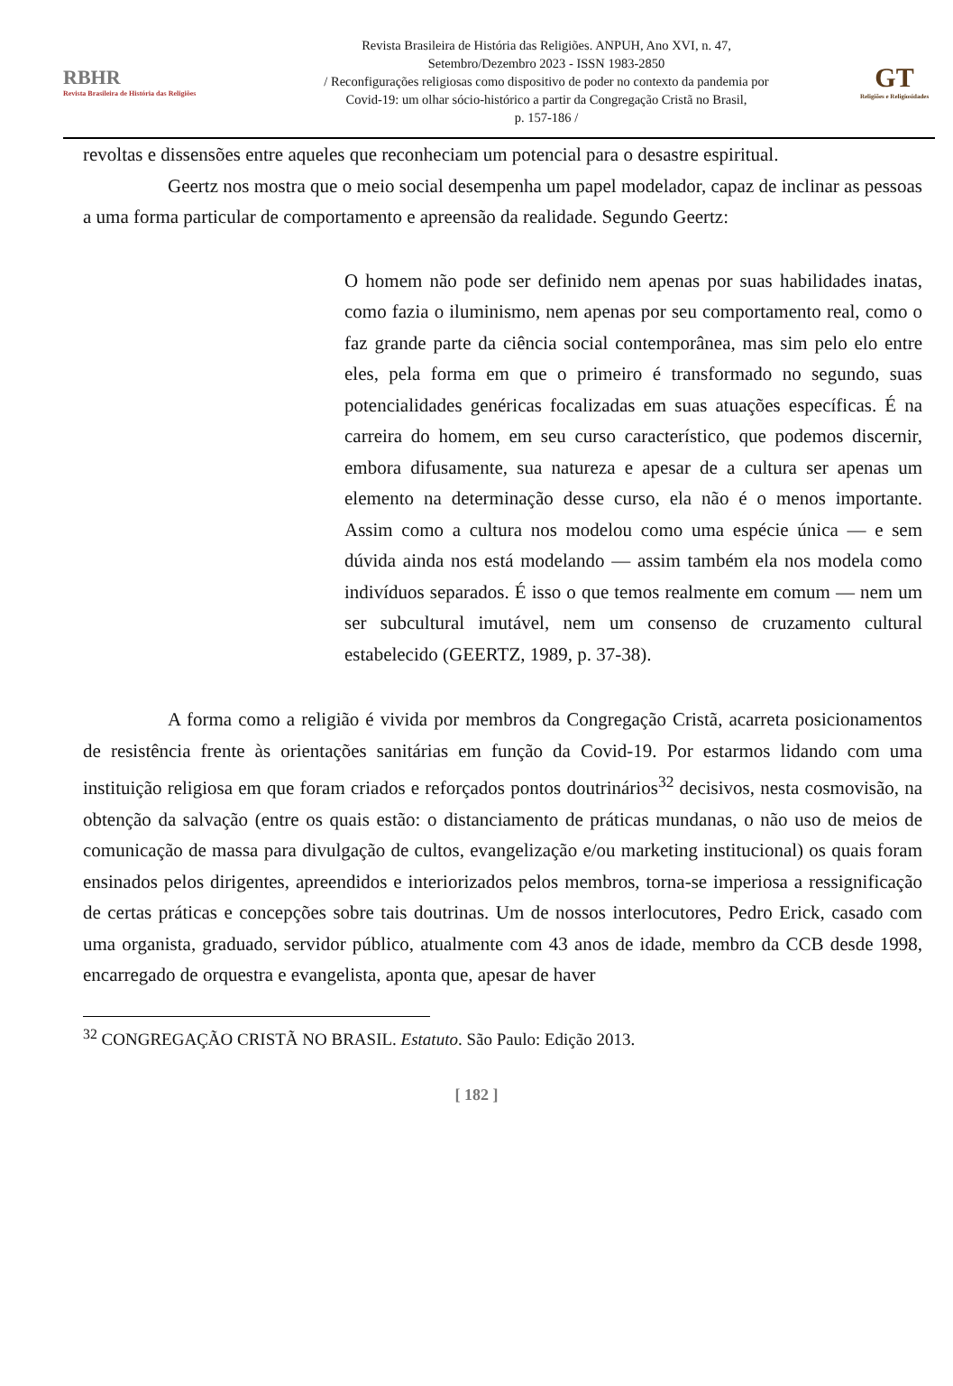RBHR
Revista Brasileira de História das Religiões
Revista Brasileira de História das Religiões. ANPUH, Ano XVI, n. 47,
Setembro/Dezembro 2023 - ISSN 1983-2850
/ Reconfigurações religiosas como dispositivo de poder no contexto da pandemia por
Covid-19: um olhar sócio-histórico a partir da Congregação Cristã no Brasil,
p. 157-186 /
GT
Religiões e Religiosidades
revoltas e dissensões entre aqueles que reconheciam um potencial para o desastre espiritual.
Geertz nos mostra que o meio social desempenha um papel modelador, capaz de inclinar as pessoas a uma forma particular de comportamento e apreensão da realidade. Segundo Geertz:
O homem não pode ser definido nem apenas por suas habilidades inatas, como fazia o iluminismo, nem apenas por seu comportamento real, como o faz grande parte da ciência social contemporânea, mas sim pelo elo entre eles, pela forma em que o primeiro é transformado no segundo, suas potencialidades genéricas focalizadas em suas atuações específicas. É na carreira do homem, em seu curso característico, que podemos discernir, embora difusamente, sua natureza e apesar de a cultura ser apenas um elemento na determinação desse curso, ela não é o menos importante. Assim como a cultura nos modelou como uma espécie única — e sem dúvida ainda nos está modelando — assim também ela nos modela como indivíduos separados. É isso o que temos realmente em comum — nem um ser subcultural imutável, nem um consenso de cruzamento cultural estabelecido (GEERTZ, 1989, p. 37-38).
A forma como a religião é vivida por membros da Congregação Cristã, acarreta posicionamentos de resistência frente às orientações sanitárias em função da Covid-19. Por estarmos lidando com uma instituição religiosa em que foram criados e reforçados pontos doutrinários<sup>32</sup> decisivos, nesta cosmovisão, na obtenção da salvação (entre os quais estão: o distanciamento de práticas mundanas, o não uso de meios de comunicação de massa para divulgação de cultos, evangelização e/ou marketing institucional) os quais foram ensinados pelos dirigentes, apreendidos e interiorizados pelos membros, torna-se imperiosa a ressignificação de certas práticas e concepções sobre tais doutrinas. Um de nossos interlocutores, Pedro Erick, casado com uma organista, graduado, servidor público, atualmente com 43 anos de idade, membro da CCB desde 1998, encarregado de orquestra e evangelista, aponta que, apesar de haver
<sup>32</sup> CONGREGAÇÃO CRISTÃ NO BRASIL. Estatuto. São Paulo: Edição 2013.
[ 182 ]